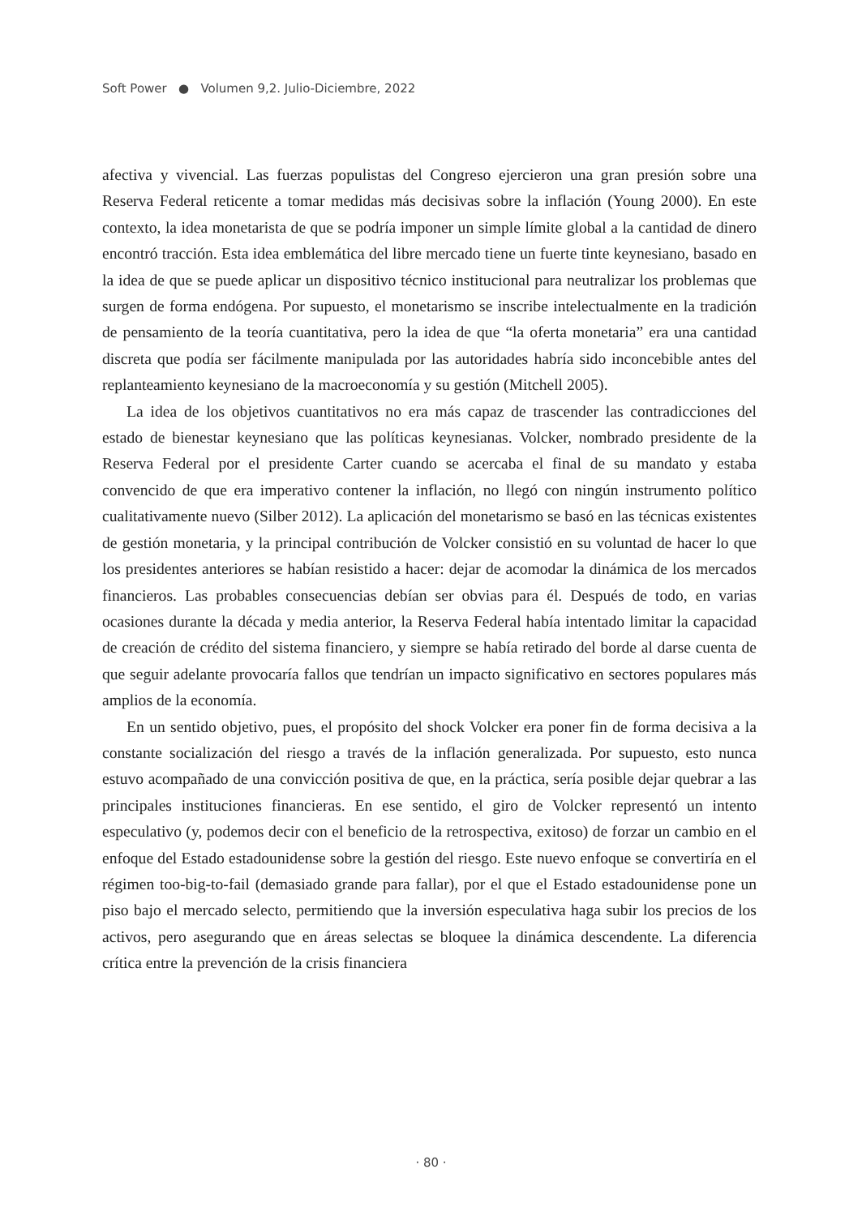Soft Power ● Volumen 9,2. Julio-Diciembre, 2022
afectiva y vivencial. Las fuerzas populistas del Congreso ejercieron una gran presión sobre una Reserva Federal reticente a tomar medidas más decisivas sobre la inflación (Young 2000). En este contexto, la idea monetarista de que se podría imponer un simple límite global a la cantidad de dinero encontró tracción. Esta idea emblemática del libre mercado tiene un fuerte tinte keynesiano, basado en la idea de que se puede aplicar un dispositivo técnico institucional para neutralizar los problemas que surgen de forma endógena. Por supuesto, el monetarismo se inscribe intelectualmente en la tradición de pensamiento de la teoría cuantitativa, pero la idea de que “la oferta monetaria” era una cantidad discreta que podía ser fácilmente manipulada por las autoridades habría sido inconcebible antes del replanteamiento keynesiano de la macroeconomía y su gestión (Mitchell 2005).
La idea de los objetivos cuantitativos no era más capaz de trascender las contradicciones del estado de bienestar keynesiano que las políticas keynesianas. Volcker, nombrado presidente de la Reserva Federal por el presidente Carter cuando se acercaba el final de su mandato y estaba convencido de que era imperativo contener la inflación, no llegó con ningún instrumento político cualitativamente nuevo (Silber 2012). La aplicación del monetarismo se basó en las técnicas existentes de gestión monetaria, y la principal contribución de Volcker consistió en su voluntad de hacer lo que los presidentes anteriores se habían resistido a hacer: dejar de acomodar la dinámica de los mercados financieros. Las probables consecuencias debían ser obvias para él. Después de todo, en varias ocasiones durante la década y media anterior, la Reserva Federal había intentado limitar la capacidad de creación de crédito del sistema financiero, y siempre se había retirado del borde al darse cuenta de que seguir adelante provocaría fallos que tendrían un impacto significativo en sectores populares más amplios de la economía.
En un sentido objetivo, pues, el propósito del shock Volcker era poner fin de forma decisiva a la constante socialización del riesgo a través de la inflación generalizada. Por supuesto, esto nunca estuvo acompañado de una convicción positiva de que, en la práctica, sería posible dejar quebrar a las principales instituciones financieras. En ese sentido, el giro de Volcker representó un intento especulativo (y, podemos decir con el beneficio de la retrospectiva, exitoso) de forzar un cambio en el enfoque del Estado estadounidense sobre la gestión del riesgo. Este nuevo enfoque se convertiría en el régimen too-big-to-fail (demasiado grande para fallar), por el que el Estado estadounidense pone un piso bajo el mercado selecto, permitiendo que la inversión especulativa haga subir los precios de los activos, pero asegurando que en áreas selectas se bloquee la dinámica descendente. La diferencia crítica entre la prevención de la crisis financiera
· 80 ·